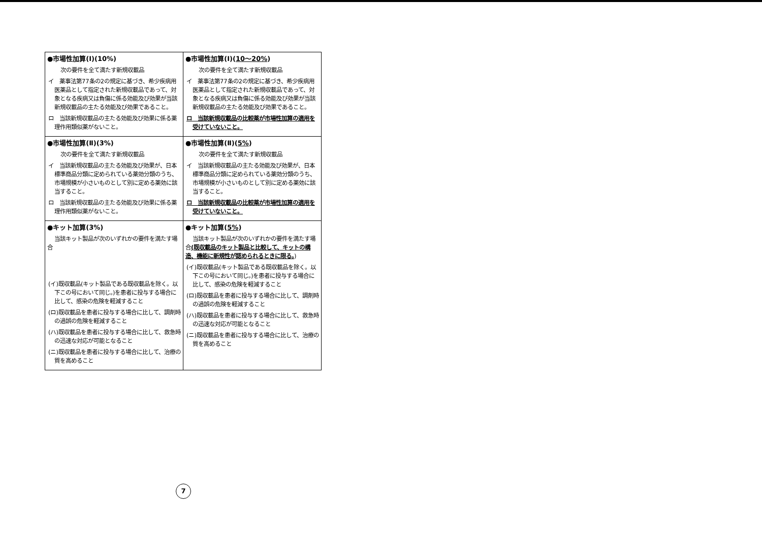| ●市場性加算(Ⅰ)(10%) 次の要件を全て満たす新規収載品 イ 薬事法第77条の2の規定に基づき、希少疾病用医薬品として指定された新規収載品であって、対象となる疾病又は負傷に係る効能及び効果が当該新規収載品の主たる効能及び効果であること。 ロ 当該新規収載品の主たる効能及び効果に係る薬理作用類似薬がないこと。 | ●市場性加算(Ⅰ)( 10～20% ) 次の要件を全て満たす新規収載品 イ 薬事法第77条の2の規定に基づき、希少疾病用医薬品として指定された新規収載品であって、対象となる疾病又は負傷に係る効能及び効果が当該新規収載品の主たる効能及び効果であること。 ロ 当該新規収載品の比較薬が市場性加算の適用を受けていないこと。 |
| ●市場性加算(Ⅱ)(3%) 次の要件を全て満たす新規収載品 イ 当該新規収載品の主たる効能及び効果が、日本標準商品分類に定められている薬効分類のうち、市場規模が小さいものとして別に定める薬効に該当すること。 ロ 当該新規収載品の主たる効能及び効果に係る薬理作用類似薬がないこと。 | ●市場性加算(Ⅱ)( 5% ) 次の要件を全て満たす新規収載品 イ 当該新規収載品の主たる効能及び効果が、日本標準商品分類に定められている薬効分類のうち、市場規模が小さいものとして別に定める薬効に該当すること。 ロ 当該新規収載品の比較薬が市場性加算の適用を受けていないこと。 |
| ●キット加算(3%) 当該キット製品が次のいずれかの要件を満たす場合 (イ)既収載品(キット製品である既収載品を除く。以下この号において同じ。)を患者に投与する場合に比して、感染の危険を軽減すること (ロ)既収載品を患者に投与する場合に比して、調剤時の過誤の危険を軽減すること (ハ)既収載品を患者に投与する場合に比して、救急時の迅速な対応が可能となること (ニ)既収載品を患者に投与する場合に比して、治療の質を高めること | ●キット加算( 5% ) 当該キット製品が次のいずれかの要件を満たす場合 (既収載品のキット製品と比較して、キットの構造、機能に新規性が認められるときに限る。 ) (イ)既収載品(キット製品である既収載品を除く。以下この号において同じ。)を患者に投与する場合に比して、感染の危険を軽減すること (ロ)既収載品を患者に投与する場合に比して、調剤時の過誤の危険を軽減すること (ハ)既収載品を患者に投与する場合に比して、救急時の迅速な対応が可能となること (ニ)既収載品を患者に投与する場合に比して、治療の質を高めること |
7